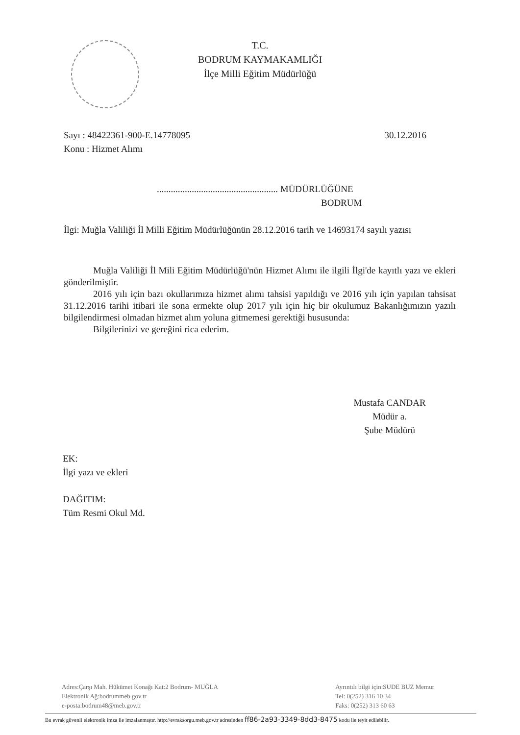T.C.
BODRUM KAYMAKAMLIĞI
İlçe Milli Eğitim Müdürlüğü
Sayı : 48422361-900-E.14778095
Konu : Hizmet Alımı
30.12.2016
.................................................... MÜDÜRLÜĞÜNE
BODRUM
İlgi: Muğla Valiliği İl Milli Eğitim Müdürlüğünün 28.12.2016 tarih ve 14693174 sayılı yazısı
Muğla Valiliği İl Mili Eğitim Müdürlüğü'nün Hizmet Alımı ile ilgili İlgi'de kayıtlı yazı ve ekleri gönderilmiştir.
2016 yılı için bazı okullarımıza hizmet alımı tahsisi yapıldığı ve 2016 yılı için yapılan tahsisat 31.12.2016 tarihi itibari ile sona ermekte olup 2017 yılı için hiç bir okulumuz Bakanlığımızın yazılı bilgilendirmesi olmadan hizmet alım yoluna gitmemesi gerektiği hususunda:
Bilgilerinizi ve gereğini rica ederim.
Mustafa CANDAR
Müdür a.
Şube Müdürü
EK:
İlgi yazı ve ekleri
DAĞITIM:
Tüm Resmi Okul Md.
Adres:Çarşı Mah. Hükümet Konağı Kat:2 Bodrum- MUĞLA
Elektronik Ağ:bodrummeb.gov.tr
e-posta:bodrum48@meb.gov.tr
Ayrıntılı bilgi için:SUDE BUZ Memur
Tel: 0(252) 316 10 34
Faks: 0(252) 313 60 63
Bu evrak güvenli elektronik imza ile imzalanmıştır. http://evraksorgu.meb.gov.tr adresinden ff86-2a93-3349-8dd3-8475 kodu ile teyit edilebilir.